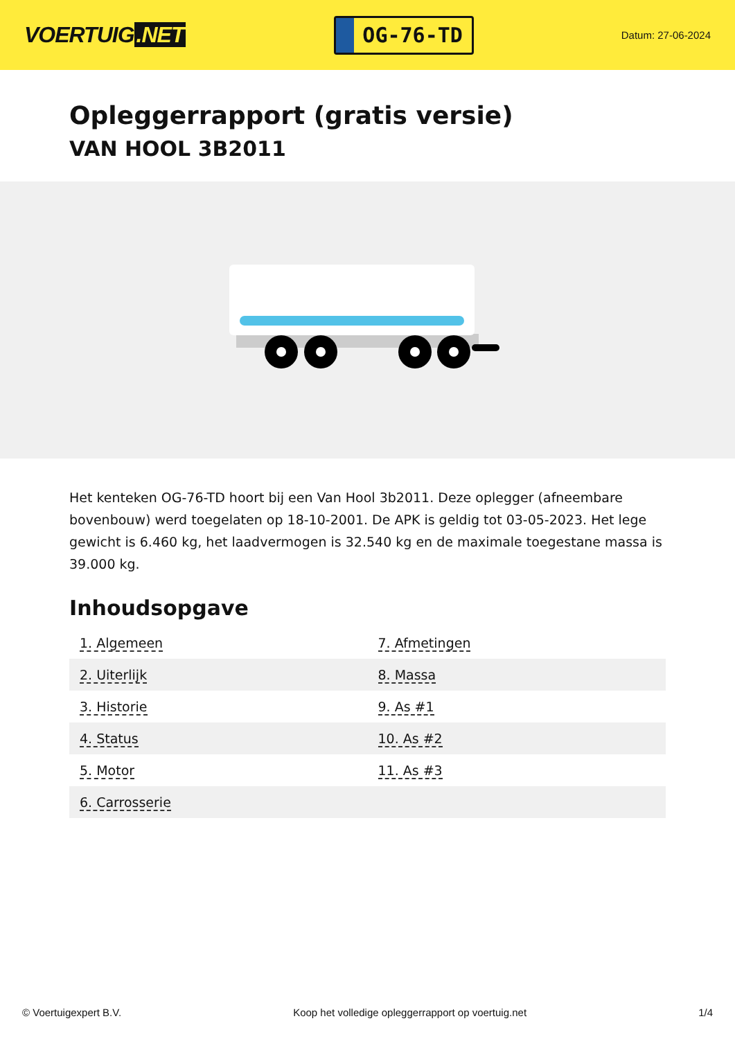VOERTUIG.NET
OG-76-TD
Datum: 27-06-2024
Opleggerrapport (gratis versie)
VAN HOOL 3B2011
Het kenteken OG-76-TD hoort bij een Van Hool 3b2011. Deze oplegger (afneembare bovenbouw) werd toegelaten op 18-10-2001. De APK is geldig tot 03-05-2023. Het lege gewicht is 6.460 kg, het laadvermogen is 32.540 kg en de maximale toegestane massa is 39.000 kg.
Inhoudsopgave
| 1. Algemeen | 7. Afmetingen |
| 2. Uiterlijk | 8. Massa |
| 3. Historie | 9. As #1 |
| 4. Status | 10. As #2 |
| 5. Motor | 11. As #3 |
| 6. Carrosserie | |
© Voertuigexpert B.V. Koop het volledige opleggerrapport op voertuig.net 1/4